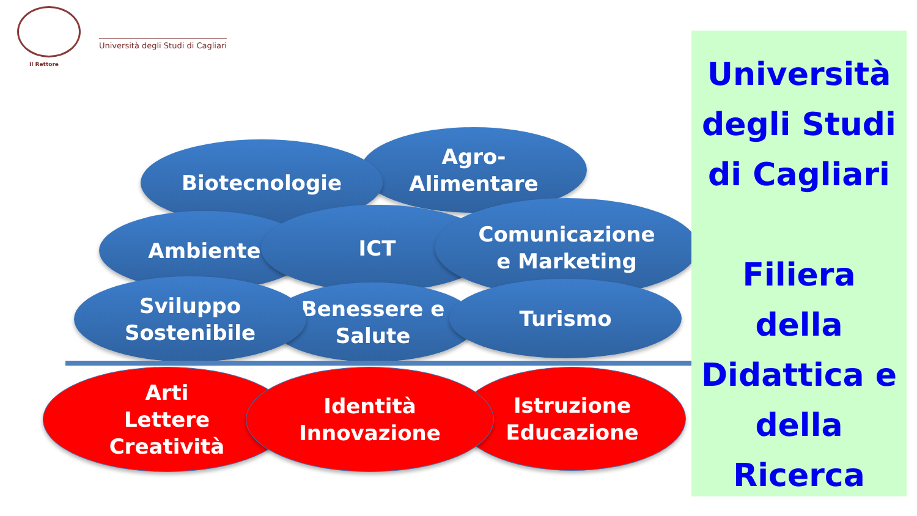Il Rettore
Università degli Studi di Cagliari
Agro-
Alimentare
Biotecnologie
Ambiente ICT
Comunicazione
e Marketing
Benessere e
Salute
Turismo
Sviluppo
Sostenibile
Arti
Lettere
Creatività
Istruzione
Educazione
Identità
Innovazione
Università
degli Studi
di Cagliari
Filiera
della
Didattica e
della
Ricerca